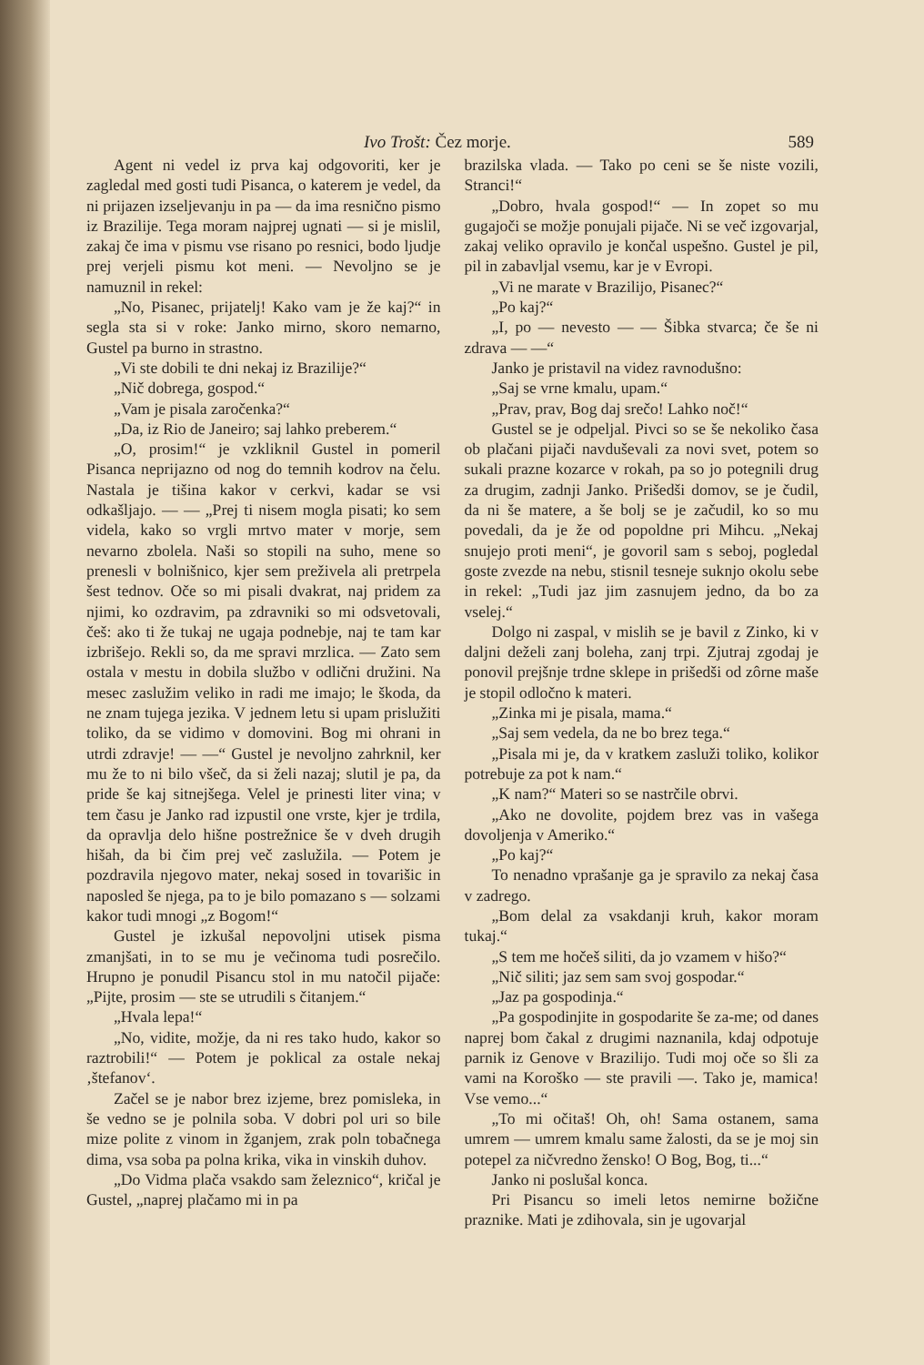Ivo Trošt: Čez morje. 589
Agent ni vedel iz prva kaj odgovoriti, ker je zagledal med gosti tudi Pisanca, o katerem je vedel, da ni prijazen izseljevanju in pa — da ima resnično pismo iz Brazilije. Tega moram najprej ugnati — si je mislil, zakaj če ima v pismu vse risano po resnici, bodo ljudje prej verjeli pismu kot meni. — Nevoljno se je namuznil in rekel:
„No, Pisanec, prijatelj! Kako vam je že kaj?“ in segla sta si v roke: Janko mirno, skoro nemarno, Gustel pa burno in strastno.
„Vi ste dobili te dni nekaj iz Brazilije?“
„Nič dobrega, gospod.“
„Vam je pisala zaročenka?“
„Da, iz Rio de Janeiro; saj lahko preberem.“
„O, prosim!“ je vzkliknil Gustel in pomeril Pisanca neprijazno od nog do temnih kodrov na čelu. Nastala je tišina kakor v cerkvi, kadar se vsi odkašljajo. — — „Prej ti nisem mogla pisati; ko sem videla, kako so vrgli mrtvo mater v morje, sem nevarno zbolela. Naši so stopili na suho, mene so prenesli v bolnišnico, kjer sem preživela ali pretrpela šest tednov. Oče so mi pisali dvakrat, naj pridem za njimi, ko ozdravim, pa zdravniki so mi odsvetovali, češ: ako ti že tukaj ne ugaja podnebje, naj te tam kar izbrišejo. Rekli so, da me spravi mrzlica. — Zato sem ostala v mestu in dobila službo v odlični družini. Na mesec zaslužim veliko in radi me imajo; le škoda, da ne znam tujega jezika. V jednem letu si upam prislužiti toliko, da se vidimo v domovini. Bog mi ohrani in utrdi zdravje! — —“ Gustel je nevoljno zahrknil, ker mu že to ni bilo všeč, da si želi nazaj; slutil je pa, da pride še kaj sitnejšega. Velel je prinesti liter vina; v tem času je Janko rad izpustil one vrste, kjer je trdila, da opravlja delo hišne postrežnice še v dveh drugih hišah, da bi čim prej več zaslužila. — Potem je pozdravila njegovo mater, nekaj sosed in tovarišic in naposled še njega, pa to je bilo pomazano s — solzami kakor tudi mnogi „z Bogom!“
Gustel je izkušal nepovoljni utisek pisma zmanjšati, in to se mu je večinoma tudi posrečilo. Hrupno je ponudil Pisancu stol in mu natočil pijače: „Pijte, prosim — ste se utrudili s čitanjem.“
„Hvala lepa!“
„No, vidite, možje, da ni res tako hudo, kakor so raztrobili!“ — Potem je poklical za ostale nekaj ‚štefanov‘.
Začel se je nabor brez izjeme, brez pomisleka, in še vedno se je polnila soba. V dobri pol uri so bile mize polite z vinom in žganjem, zrak poln tobačnega dima, vsa soba pa polna krika, vika in vinskih duhov.
„Do Vidma plača vsakdo sam železnico“, kričal je Gustel, „naprej plačamo mi in pa
brazilska vlada. — Tako po ceni se še niste vozili, Stranci!“
„Dobro, hvala gospod!“ — In zopet so mu gugajoči se možje ponujali pijače. Ni se več izgovarjal, zakaj veliko opravilo je končal uspešno. Gustel je pil, pil in zabavljal vsemu, kar je v Evropi.
„Vi ne marate v Brazilijo, Pisanec?“
„Po kaj?“
„I, po — nevesto — — Šibka stvarca; če še ni zdrava — —“
Janko je pristavil na videz ravnodušno:
„Saj se vrne kmalu, upam.“
„Prav, prav, Bog daj srečo! Lahko noč!“
Gustel se je odpeljal. Pivci so se še nekoliko časa ob plačani pijači navduševali za novi svet, potem so sukali prazne kozarce v rokah, pa so jo potegnili drug za drugim, zadnji Janko. Prišedši domov, se je čudil, da ni še matere, a še bolj se je začudil, ko so mu povedali, da je že od popoldne pri Mihcu. „Nekaj snujejo proti meni“, je govoril sam s seboj, pogledal goste zvezde na nebu, stisnil tesneje suknjo okolu sebe in rekel: „Tudi jaz jim zasnujem jedno, da bo za vselej.“
Dolgo ni zaspal, v mislih se je bavil z Zinko, ki v daljni deželi zanj boleha, zanj trpi. Zjutraj zgodaj je ponovil prejšnje trdne sklepe in prišedši od zôrne maše je stopil odločno k materi.
„Zinka mi je pisala, mama.“
„Saj sem vedela, da ne bo brez tega.“
„Pisala mi je, da v kratkem zasluži toliko, kolikor potrebuje za pot k nam.“
„K nam?“ Materi so se nastrčile obrvi.
„Ako ne dovolite, pojdem brez vas in vašega dovoljenja v Ameriko.“
„Po kaj?“
To nenadno vprašanje ga je spravilo za nekaj časa v zadrego.
„Bom delal za vsakdanji kruh, kakor moram tukaj.“
„S tem me hočeš siliti, da jo vzamem v hišo?“
„Nič siliti; jaz sem sam svoj gospodar.“
„Jaz pa gospodinja.“
„Pa gospodinjite in gospodarite še za-me; od danes naprej bom čakal z drugimi naznanila, kdaj odpotuje parnik iz Genove v Brazilijo. Tudi moj oče so šli za vami na Koroško — ste pravili —. Tako je, mamica! Vse vemo...“
„To mi očitaš! Oh, oh! Sama ostanem, sama umrem — umrem kmalu same žalosti, da se je moj sin potepel za ničvredno žensko! O Bog, Bog, ti...“
Janko ni poslušal konca.
Pri Pisancu so imeli letos nemirne božične praznike. Mati je zdihovala, sin je ugovarjal